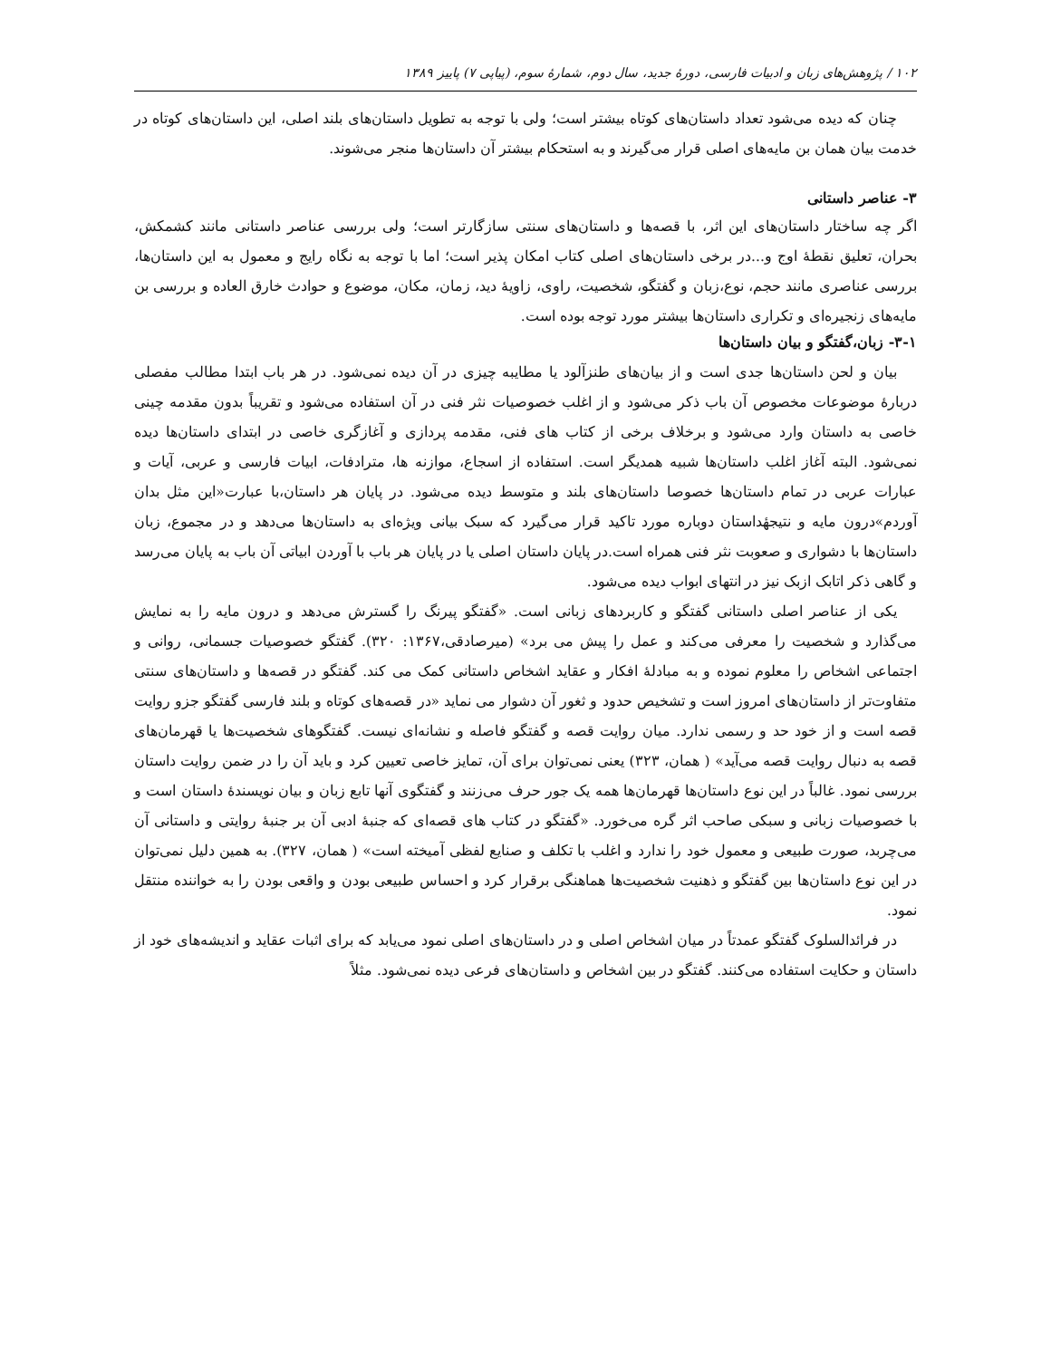۱۰۲ / پژوهش‌های زبان و ادبیات فارسی، دورهٔ جدید، سال دوم، شمارهٔ سوم، (پیاپی ۷) پاییز ۱۳۸۹
چنان که دیده می‌شود تعداد داستان‌های کوتاه بیشتر است؛ ولی با توجه به تطویل داستان‌های بلند اصلی، این داستان‌های کوتاه در خدمت بیان همان بن مایه‌های اصلی قرار می‌گیرند و به استحکام بیشتر آن داستان‌ها منجر می‌شوند.
۳- عناصر داستانی
اگر چه ساختار داستان‌های این اثر، با قصه‌ها و داستان‌های سنتی سازگارتر است؛ ولی بررسی عناصر داستانی مانند کشمکش، بحران، تعلیق نقطهٔ اوج و...در برخی داستان‌های اصلی کتاب امکان پذیر است؛ اما با توجه به نگاه رایج و معمول به این داستان‌ها، بررسی عناصری مانند حجم، نوع،زبان و گفتگو، شخصیت، راوی، زاویهٔ دید، زمان، مکان، موضوع و حوادث خارق العاده و بررسی بن مایه‌های زنجیره‌ای و تکراری داستان‌ها بیشتر مورد توجه بوده است.
۳-۱- زبان،گفتگو و بیان داستان‌ها
بیان و لحن داستان‌ها جدی است و از بیان‌های طنزآلود یا مطایبه چیزی در آن دیده نمی‌شود. در هر باب ابتدا مطالب مفصلی دربارهٔ موضوعات مخصوص آن باب ذکر می‌شود و از اغلب خصوصیات نثر فنی در آن استفاده می‌شود و تقریباً بدون مقدمه چینی خاصی به داستان وارد می‌شود و برخلاف برخی از کتاب های فنی، مقدمه پردازی و آغازگری خاصی در ابتدای داستان‌ها دیده نمی‌شود. البته آغاز اغلب داستان‌ها شبیه همدیگر است. استفاده از اسجاع، موازنه ها، مترادفات، ابیات فارسی و عربی، آیات و عبارات عربی در تمام داستان‌ها خصوصا داستان‌های بلند و متوسط دیده می‌شود. در پایان هر داستان،با عبارت«این مثل بدان آوردم»درون مایه و نتیجهٔداستان دوباره مورد تاکید قرار می‌گیرد که سبک بیانی ویژه‌ای به داستان‌ها می‌دهد و در مجموع، زبان داستان‌ها با دشواری و صعوبت نثر فنی همراه است.در پایان داستان اصلی یا در پایان هر باب با آوردن ابیاتی آن باب به پایان می‌رسد و گاهی ذکر اتابک ازبک نیز در انتهای ابواب دیده می‌شود.
یکی از عناصر اصلی داستانی گفتگو و کاربردهای زبانی است. «گفتگو پیرنگ را گسترش می‌دهد و درون مایه را به نمایش می‌گذارد و شخصیت را معرفی می‌کند و عمل را پیش می برد» (میرصادقی،۱۳۶۷: ۳۲۰). گفتگو خصوصیات جسمانی، روانی و اجتماعی اشخاص را معلوم نموده و به مبادلهٔ افکار و عقاید اشخاص داستانی کمک می کند. گفتگو در قصه‌ها و داستان‌های سنتی متفاوت‌تر از داستان‌های امروز است و تشخیص حدود و ثغور آن دشوار می نماید «در قصه‌های کوتاه و بلند فارسی گفتگو جزو روایت قصه است و از خود حد و رسمی ندارد. میان روایت قصه و گفتگو فاصله و نشانه‌ای نیست. گفتگوهای شخصیت‌ها یا قهرمان‌های قصه به دنبال روایت قصه می‌آید» ( همان، ۳۲۳) یعنی نمی‌توان برای آن، تمایز خاصی تعیین کرد و باید آن را در ضمن روایت داستان بررسی نمود. غالباً در این نوع داستان‌ها قهرمان‌ها همه یک جور حرف می‌زنند و گفتگوی آنها تابع زبان و بیان نویسندهٔ داستان است و با خصوصیات زبانی و سبکی صاحب اثر گره می‌خورد. «گفتگو در کتاب های قصه‌ای که جنبهٔ ادبی آن بر جنبهٔ روایتی و داستانی آن می‌چربد، صورت طبیعی و معمول خود را ندارد و اغلب با تکلف و صنایع لفظی آمیخته است» ( همان، ۳۲۷). به همین دلیل نمی‌توان در این نوع داستان‌ها بین گفتگو و ذهنیت شخصیت‌ها هماهنگی برقرار کرد و احساس طبیعی بودن و واقعی بودن را به خواننده منتقل نمود.
در فرائدالسلوک گفتگو عمدتاً در میان اشخاص اصلی و در داستان‌های اصلی نمود می‌یابد که برای اثبات عقاید و اندیشه‌های خود از داستان و حکایت استفاده می‌کنند. گفتگو در بین اشخاص و داستان‌های فرعی دیده نمی‌شود. مثلاً